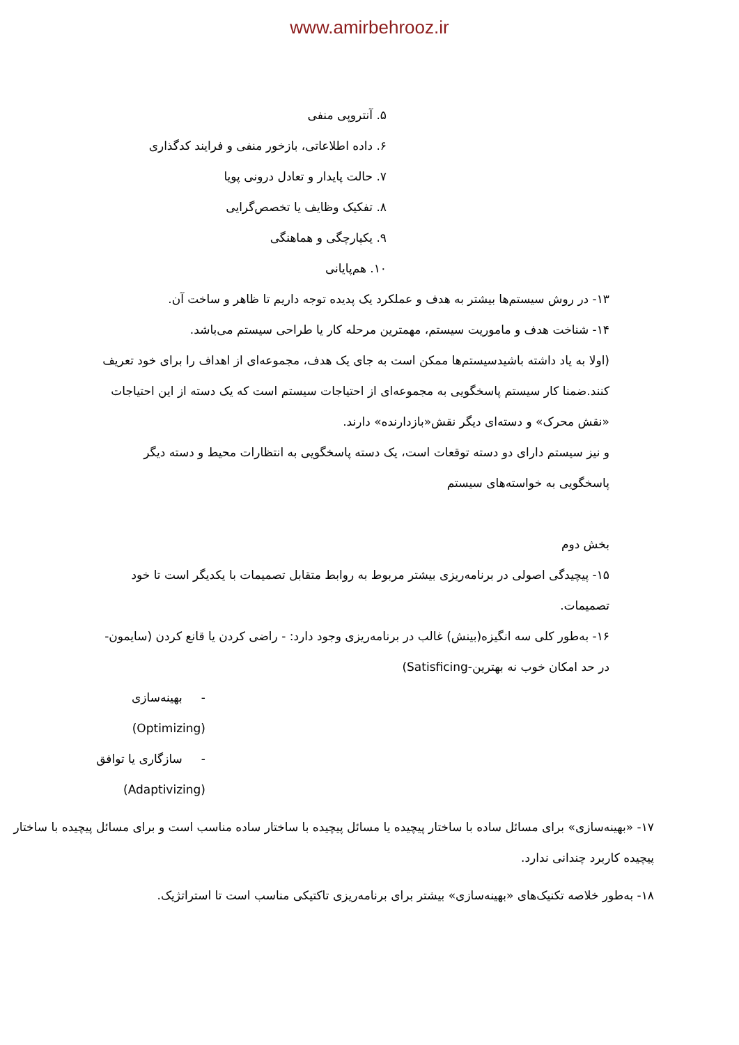www.amirbehrooz.ir
۵. آنتروپی منفی
۶. داده اطلاعاتی، بازخور منفی و فرایند کدگذاری
۷. حالت پایدار و تعادل درونی پویا
۸. تفکیک وظایف یا تخصص‌گرایی
۹. یکپارچگی و هماهنگی
۱۰. هم‌پایانی
۱۳- در روش سیستم‌ها بیشتر به هدف و عملکرد یک پدیده توجه داریم تا ظاهر و ساخت آن.
۱۴- شناخت هدف و ماموریت سیستم، مهمترین مرحله کار یا طراحی سیستم می‌باشد.
(اولا به یاد داشته باشیدسیستم‌ها ممکن است به جای یک هدف، مجموعه‌ای از اهداف را برای خود تعریف کنند.ضمنا کار سیستم پاسخگویی به مجموعه‌ای از احتیاجات سیستم است که یک دسته از این احتیاجات «نقش محرک» و دسته‌ای دیگر نقش«بازدارنده» دارند.
و نیز سیستم دارای دو دسته توقعات است، یک دسته پاسخگویی به انتظارات محیط و دسته دیگر پاسخگویی به خواسته‌های سیستم
بخش دوم
۱۵- پیچیدگی اصولی در برنامه‌ریزی بیشتر مربوط به روابط متقابل تصمیمات با یکدیگر است تا خود تصمیمات.
۱۶- به‌طور کلی سه انگیزه(بینش) غالب در برنامه‌ریزی وجود دارد: - راضی کردن یا قانع کردن (سایمون- در حد امکان خوب نه بهترین-Satisficing)
- بهینه‌سازی (Optimizing)
- سازگاری یا توافق (Adaptivizing)
۱۷- «بهینه‌سازی» برای مسائل ساده با ساختار پیچیده یا مسائل پیچیده با ساختار ساده مناسب است و برای مسائل پیچیده با ساختار پیچیده کاربرد چندانی ندارد.
۱۸- به‌طور خلاصه تکنیک‌های «بهینه‌سازی» بیشتر برای برنامه‌ریزی تاکتیکی مناسب است تا استراتژیک.